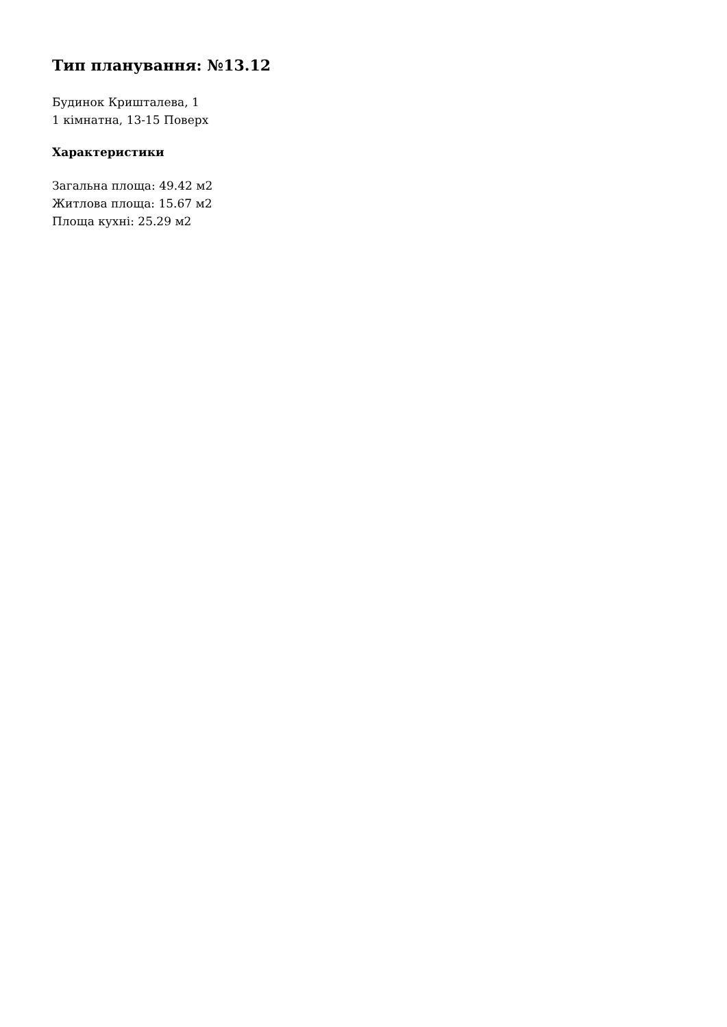Тип планування: №13.12
Будинок Кришталева, 1
1 кімнатна, 13-15 Поверх
Характеристики
Загальна площа: 49.42 м2
Житлова площа: 15.67 м2
Площа кухні: 25.29 м2